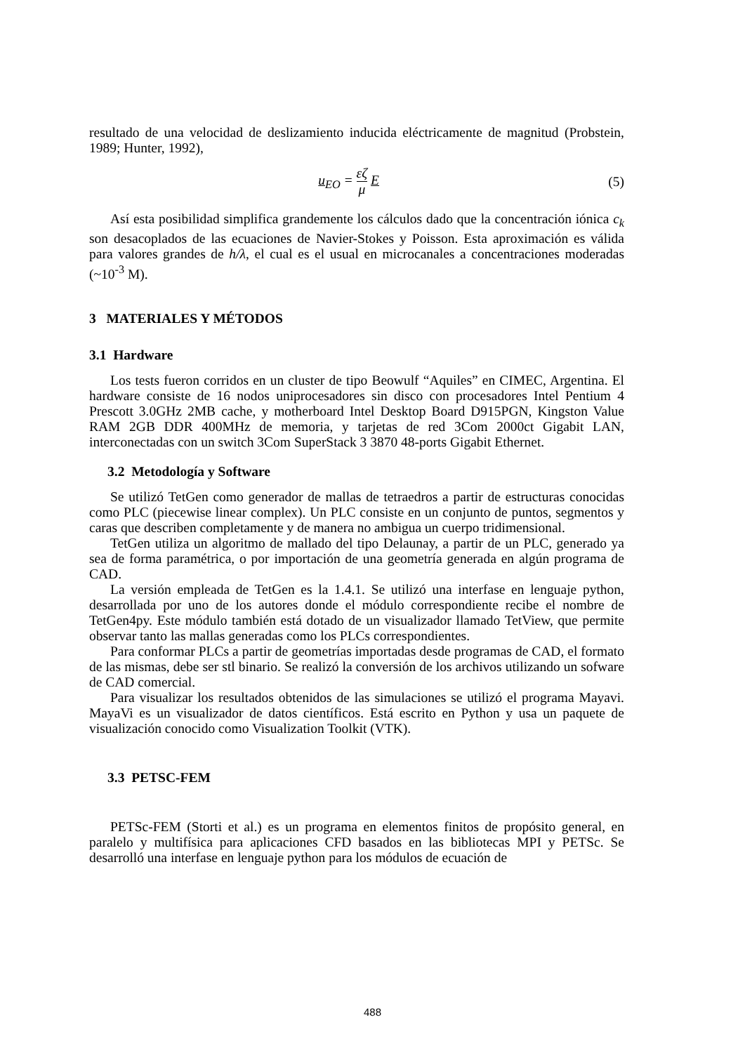resultado de una velocidad de deslizamiento inducida eléctricamente de magnitud (Probstein, 1989; Hunter, 1992),
u<sub>EO</sub> = εζ μ E (5)
Así esta posibilidad simplifica grandemente los cálculos dado que la concentración iónica c<sub>k</sub> son desacoplados de las ecuaciones de Navier-Stokes y Poisson. Esta aproximación es válida para valores grandes de h/λ, el cual es el usual en microcanales a concentraciones moderadas (~10<sup>-3</sup> M).
3 MATERIALES Y MÉTODOS
3.1 Hardware
Los tests fueron corridos en un cluster de tipo Beowulf “Aquiles” en CIMEC, Argentina. El hardware consiste de 16 nodos uniprocesadores sin disco con procesadores Intel Pentium 4 Prescott 3.0GHz 2MB cache, y motherboard Intel Desktop Board D915PGN, Kingston Value RAM 2GB DDR 400MHz de memoria, y tarjetas de red 3Com 2000ct Gigabit LAN, interconectadas con un switch 3Com SuperStack 3 3870 48-ports Gigabit Ethernet.
3.2 Metodología y Software
Se utilizó TetGen como generador de mallas de tetraedros a partir de estructuras conocidas como PLC (piecewise linear complex). Un PLC consiste en un conjunto de puntos, segmentos y caras que describen completamente y de manera no ambigua un cuerpo tridimensional.
TetGen utiliza un algoritmo de mallado del tipo Delaunay, a partir de un PLC, generado ya sea de forma paramétrica, o por importación de una geometría generada en algún programa de CAD.
La versión empleada de TetGen es la 1.4.1. Se utilizó una interfase en lenguaje python, desarrollada por uno de los autores donde el módulo correspondiente recibe el nombre de TetGen4py. Este módulo también está dotado de un visualizador llamado TetView, que permite observar tanto las mallas generadas como los PLCs correspondientes.
Para conformar PLCs a partir de geometrías importadas desde programas de CAD, el formato de las mismas, debe ser stl binario. Se realizó la conversión de los archivos utilizando un sofware de CAD comercial.
Para visualizar los resultados obtenidos de las simulaciones se utilizó el programa Mayavi. MayaVi es un visualizador de datos científicos. Está escrito en Python y usa un paquete de visualización conocido como Visualization Toolkit (VTK).
3.3 PETSC-FEM
PETSc-FEM (Storti et al.) es un programa en elementos finitos de propósito general, en paralelo y multifísica para aplicaciones CFD basados en las bibliotecas MPI y PETSc. Se desarrolló una interfase en lenguaje python para los módulos de ecuación de
488